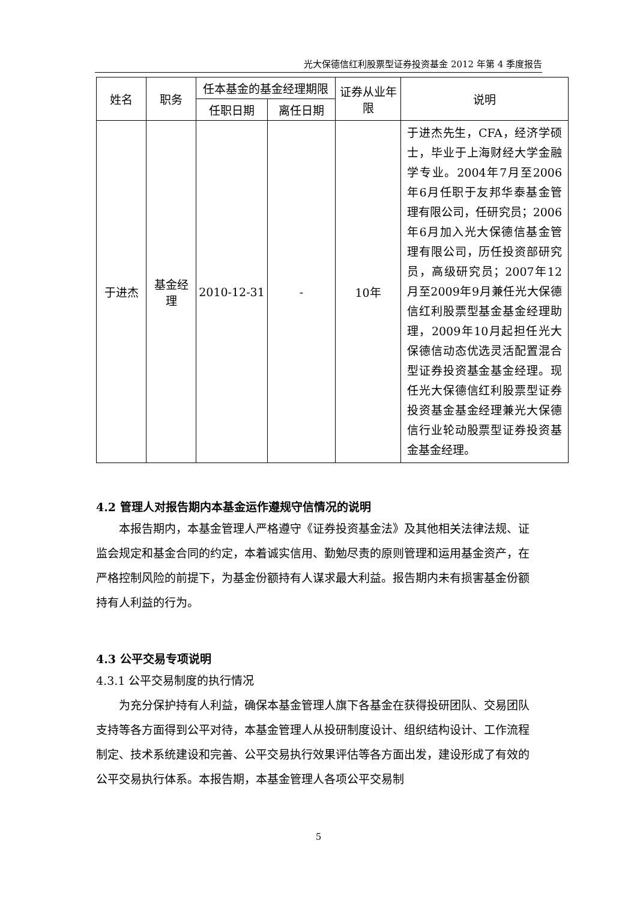光大保德信红利股票型证券投资基金 2012 年第 4 季度报告
| 姓名 | 职务 | 任本基金的基金经理期限 | | 证券从业年限 | 说明 |
| --- | --- | --- | --- | --- | --- |
| | | 任职日期 | 离任日期 | | |
| 于进杰 | 基金经理 | 2010-12-31 | - | 10年 | 于进杰先生，CFA，经济学硕士，毕业于上海财经大学金融学专业。2004年7月至2006年6月任职于友邦华泰基金管理有限公司，任研究员；2006年6月加入光大保德信基金管理有限公司，历任投资部研究员，高级研究员；2007年12月至2009年9月兼任光大保德信红利股票型基金基金经理助理，2009年10月起担任光大保德信动态优选灵活配置混合型证券投资基金基金经理。现任光大保德信红利股票型证券投资基金基金经理兼光大保德信行业轮动股票型证券投资基金基金经理。 |
4.2 管理人对报告期内本基金运作遵规守信情况的说明
本报告期内，本基金管理人严格遵守《证券投资基金法》及其他相关法律法规、证监会规定和基金合同的约定，本着诚实信用、勤勉尽责的原则管理和运用基金资产，在严格控制风险的前提下，为基金份额持有人谋求最大利益。报告期内未有损害基金份额持有人利益的行为。
4.3 公平交易专项说明
4.3.1 公平交易制度的执行情况
为充分保护持有人利益，确保本基金管理人旗下各基金在获得投研团队、交易团队支持等各方面得到公平对待，本基金管理人从投研制度设计、组织结构设计、工作流程制定、技术系统建设和完善、公平交易执行效果评估等各方面出发，建设形成了有效的公平交易执行体系。本报告期，本基金管理人各项公平交易制
5